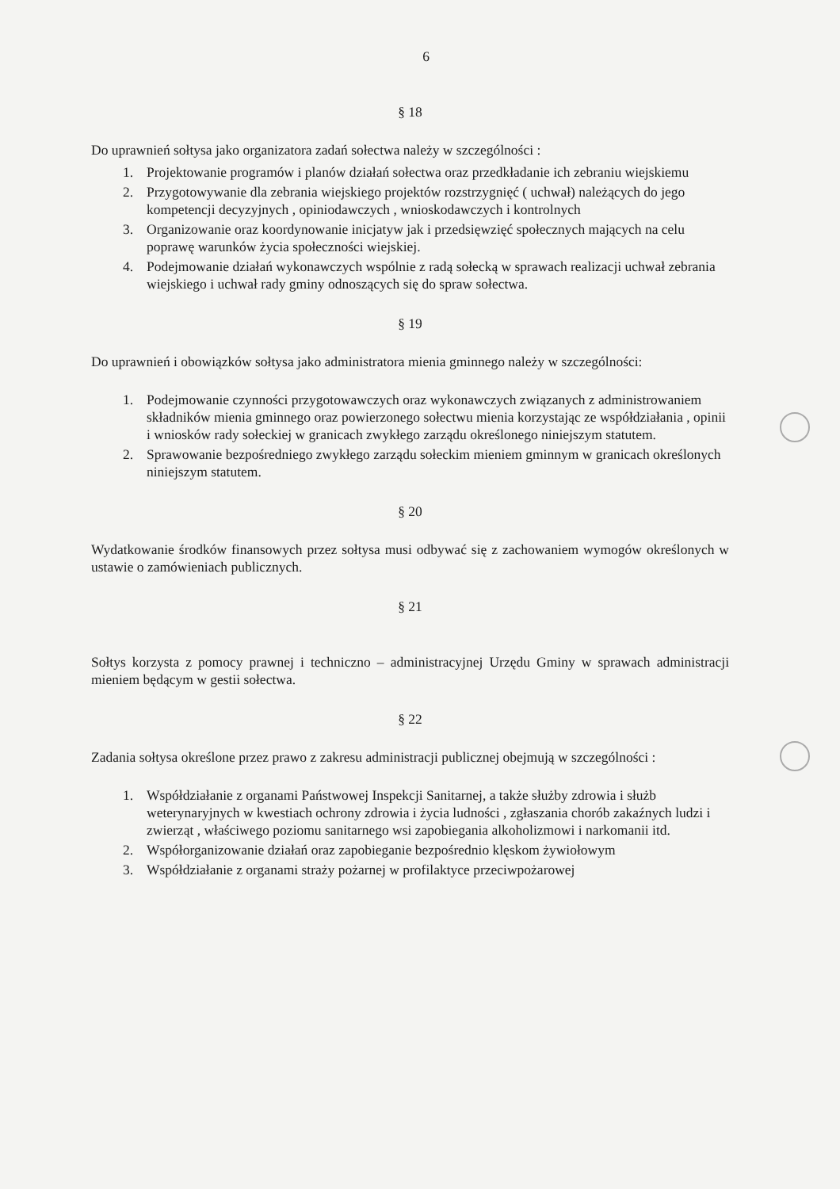6
§ 18
Do uprawnień sołtysa jako organizatora zadań sołectwa należy w szczególności :
1. Projektowanie programów i planów działań sołectwa oraz przedkładanie ich zebraniu wiejskiemu
2. Przygotowywanie dla zebrania wiejskiego projektów rozstrzygnięć ( uchwał) należących do jego kompetencji decyzyjnych , opiniodawczych , wnioskodawczych i kontrolnych
3. Organizowanie oraz koordynowanie inicjatyw jak i przedsięwzięć społecznych mających na celu poprawę warunków życia społeczności wiejskiej.
4. Podejmowanie działań wykonawczych wspólnie z radą sołecką w sprawach realizacji uchwał zebrania wiejskiego i uchwał rady gminy odnoszących się do spraw sołectwa.
§ 19
Do uprawnień i obowiązków sołtysa jako administratora mienia gminnego należy w szczególności:
1. Podejmowanie czynności przygotowawczych oraz wykonawczych związanych z administrowaniem składników mienia gminnego oraz powierzonego sołectwu mienia korzystając ze współdziałania , opinii i wniosków rady sołeckiej w granicach zwykłego zarządu określonego niniejszym statutem.
2. Sprawowanie bezpośredniego zwykłego zarządu sołeckim mieniem gminnym w granicach określonych niniejszym statutem.
§ 20
Wydatkowanie środków finansowych przez sołtysa musi odbywać się z zachowaniem wymogów określonych w ustawie o zamówieniach publicznych.
§ 21
Sołtys korzysta z pomocy prawnej i techniczno – administracyjnej Urzędu Gminy w sprawach administracji mieniem będącym w gestii sołectwa.
§ 22
Zadania sołtysa określone przez prawo z zakresu administracji publicznej obejmują w szczególności :
1. Współdziałanie z organami Państwowej Inspekcji Sanitarnej, a także służby zdrowia i służb weterynaryjnych w kwestiach ochrony zdrowia i życia ludności , zgłaszania chorób zakaźnych ludzi i zwierząt , właściwego poziomu sanitarnego wsi zapobiegania alkoholizmowi i narkomanii itd.
2. Współorganizowanie działań oraz zapobieganie bezpośrednio klęskom żywiołowym
3. Współdziałanie z organami straży pożarnej w profilaktyce przeciwpożarowej